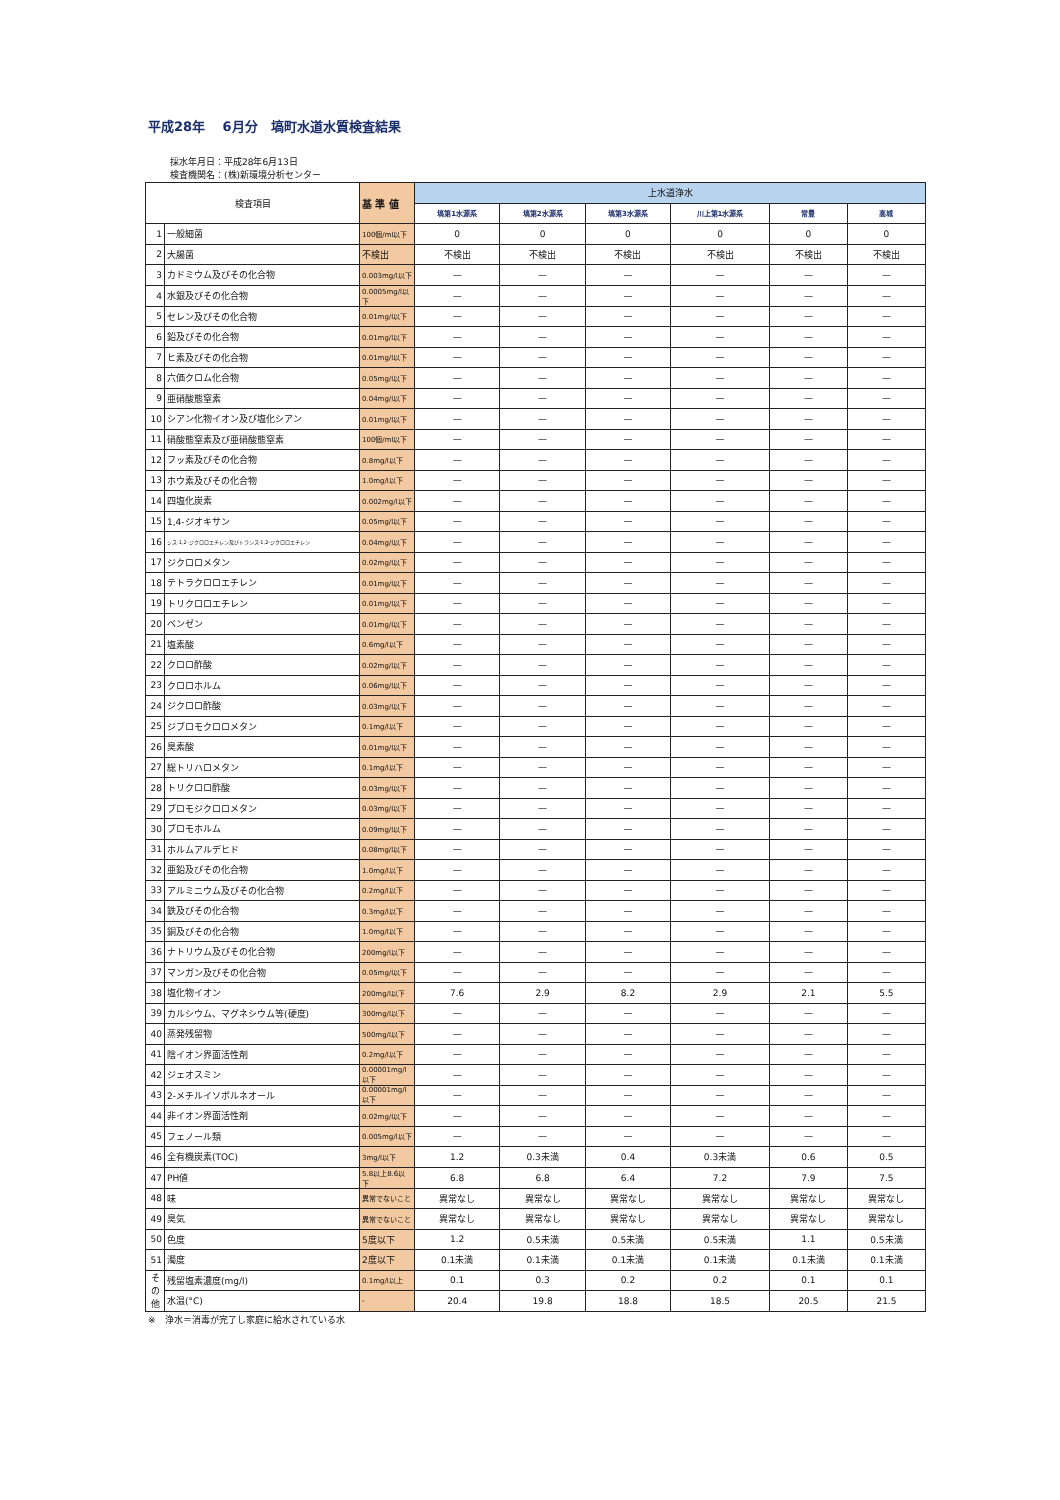平成28年　 6月分　塙町水道水質検査結果
採水年月日：平成28年6月13日
検査機関名：(株)新環境分析センター
| 検査項目 | | 基 準 値 | 上水道浄水 | | | | | |
| --- | --- | --- | --- | --- | --- | --- | --- | --- |
| | | | 塙第1水源系 | 塙第2水源系 | 塙第3水源系 | 川上第1水源系 | 常豊 | 高城 |
| 1 | 一般細菌 | 100個/ml以下 | 0 | 0 | 0 | 0 | 0 | 0 |
| 2 | 大腸菌 | 不検出 | 不検出 | 不検出 | 不検出 | 不検出 | 不検出 | 不検出 |
| 3 | カドミウム及びその化合物 | 0.003mg/l以下 | — | — | — | — | — | — |
| 4 | 水銀及びその化合物 | 0.0005mg/l以下 | — | — | — | — | — | — |
| 5 | セレン及びその化合物 | 0.01mg/l以下 | — | — | — | — | — | — |
| 6 | 鉛及びその化合物 | 0.01mg/l以下 | — | — | — | — | — | — |
| 7 | ヒ素及びその化合物 | 0.01mg/l以下 | — | — | — | — | — | — |
| 8 | 六価クロム化合物 | 0.05mg/l以下 | — | — | — | — | — | — |
| 9 | 亜硝酸態窒素 | 0.04mg/l以下 | — | — | — | — | — | — |
| 10 | シアン化物イオン及び塩化シアン | 0.01mg/l以下 | — | — | — | — | — | — |
| 11 | 硝酸態窒素及び亜硝酸態窒素 | 100個/ml以下 | — | — | — | — | — | — |
| 12 | フッ素及びその化合物 | 0.8mg/l以下 | — | — | — | — | — | — |
| 13 | ホウ素及びその化合物 | 1.0mg/l以下 | — | — | — | — | — | — |
| 14 | 四塩化炭素 | 0.002mg/l以下 | — | — | — | — | — | — |
| 15 | 1,4-ジオキサン | 0.05mg/l以下 | — | — | — | — | — | — |
| 16 | シス-1,2-ジクロロエチレン及びトランス-1,2-ジクロロエチレン | 0.04mg/l以下 | — | — | — | — | — | — |
| 17 | ジクロロメタン | 0.02mg/l以下 | — | — | — | — | — | — |
| 18 | テトラクロロエチレン | 0.01mg/l以下 | — | — | — | — | — | — |
| 19 | トリクロロエチレン | 0.01mg/l以下 | — | — | — | — | — | — |
| 20 | ベンゼン | 0.01mg/l以下 | — | — | — | — | — | — |
| 21 | 塩素酸 | 0.6mg/l以下 | — | — | — | — | — | — |
| 22 | クロロ酢酸 | 0.02mg/l以下 | — | — | — | — | — | — |
| 23 | クロロホルム | 0.06mg/l以下 | — | — | — | — | — | — |
| 24 | ジクロロ酢酸 | 0.03mg/l以下 | — | — | — | — | — | — |
| 25 | ジブロモクロロメタン | 0.1mg/l以下 | — | — | — | — | — | — |
| 26 | 臭素酸 | 0.01mg/l以下 | — | — | — | — | — | — |
| 27 | 総トリハロメタン | 0.1mg/l以下 | — | — | — | — | — | — |
| 28 | トリクロロ酢酸 | 0.03mg/l以下 | — | — | — | — | — | — |
| 29 | ブロモジクロロメタン | 0.03mg/l以下 | — | — | — | — | — | — |
| 30 | ブロモホルム | 0.09mg/l以下 | — | — | — | — | — | — |
| 31 | ホルムアルデヒド | 0.08mg/l以下 | — | — | — | — | — | — |
| 32 | 亜鉛及びその化合物 | 1.0mg/l以下 | — | — | — | — | — | — |
| 33 | アルミニウム及びその化合物 | 0.2mg/l以下 | — | — | — | — | — | — |
| 34 | 鉄及びその化合物 | 0.3mg/l以下 | — | — | — | — | — | — |
| 35 | 銅及びその化合物 | 1.0mg/l以下 | — | — | — | — | — | — |
| 36 | ナトリウム及びその化合物 | 200mg/l以下 | — | — | — | — | — | — |
| 37 | マンガン及びその化合物 | 0.05mg/l以下 | — | — | — | — | — | — |
| 38 | 塩化物イオン | 200mg/l以下 | 7.6 | 2.9 | 8.2 | 2.9 | 2.1 | 5.5 |
| 39 | カルシウム、マグネシウム等(硬度) | 300mg/l以下 | — | — | — | — | — | — |
| 40 | 蒸発残留物 | 500mg/l以下 | — | — | — | — | — | — |
| 41 | 陰イオン界面活性剤 | 0.2mg/l以下 | — | — | — | — | — | — |
| 42 | ジェオスミン | 0.00001mg/l以下 | — | — | — | — | — | — |
| 43 | 2-メチルイソボルネオール | 0.00001mg/l以下 | — | — | — | — | — | — |
| 44 | 非イオン界面活性剤 | 0.02mg/l以下 | — | — | — | — | — | — |
| 45 | フェノール類 | 0.005mg/l以下 | — | — | — | — | — | — |
| 46 | 全有機炭素(TOC) | 3mg/l以下 | 1.2 | 0.3未満 | 0.4 | 0.3未満 | 0.6 | 0.5 |
| 47 | PH値 | 5.8以上8.6以下 | 6.8 | 6.8 | 6.4 | 7.2 | 7.9 | 7.5 |
| 48 | 味 | 異常でないこと | 異常なし | 異常なし | 異常なし | 異常なし | 異常なし | 異常なし |
| 49 | 臭気 | 異常でないこと | 異常なし | 異常なし | 異常なし | 異常なし | 異常なし | 異常なし |
| 50 | 色度 | 5度以下 | 1.2 | 0.5未満 | 0.5未満 | 0.5未満 | 1.1 | 0.5未満 |
| 51 | 濁度 | 2度以下 | 0.1未満 | 0.1未満 | 0.1未満 | 0.1未満 | 0.1未満 | 0.1未満 |
| そ の 他 | 残留塩素濃度(mg/l) | 0.1mg/l以上 | 0.1 | 0.3 | 0.2 | 0.2 | 0.1 | 0.1 |
| | 水温(°C) | - | 20.4 | 19.8 | 18.8 | 18.5 | 20.5 | 21.5 |
※　浄水＝消毒が完了し家庭に給水されている水